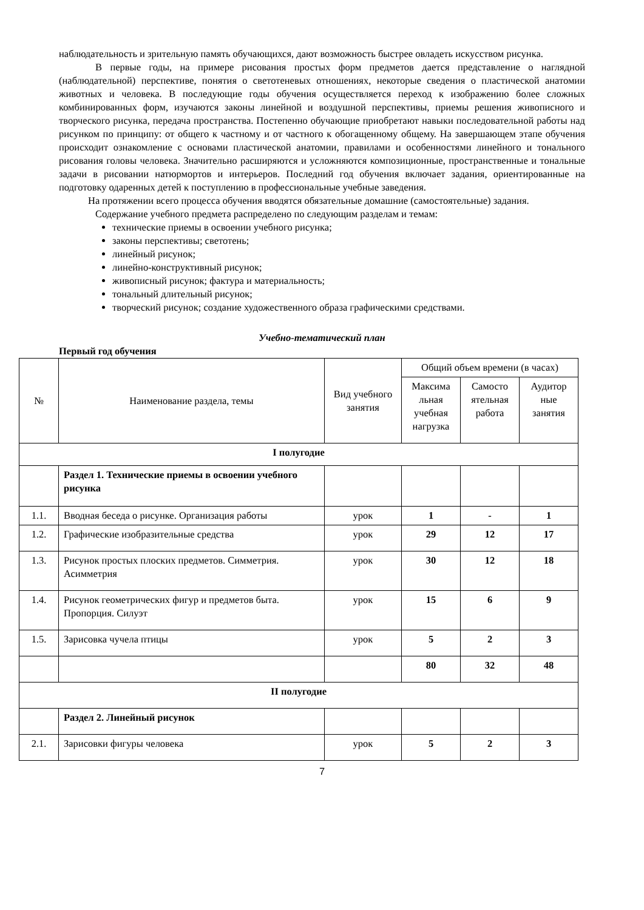наблюдательность и зрительную память обучающихся, дают возможность быстрее овладеть искусством рисунка.
В первые годы, на примере рисования простых форм предметов дается представление о наглядной (наблюдательной) перспективе, понятия о светотеневых отношениях, некоторые сведения о пластической анатомии животных и человека. В последующие годы обучения осуществляется переход к изображению более сложных комбинированных форм, изучаются законы линейной и воздушной перспективы, приемы решения живописного и творческого рисунка, передача пространства. Постепенно обучающие приобретают навыки последовательной работы над рисунком по принципу: от общего к частному и от частного к обогащенному общему. На завершающем этапе обучения происходит ознакомление с основами пластической анатомии, правилами и особенностями линейного и тонального рисования головы человека. Значительно расширяются и усложняются композиционные, пространственные и тональные задачи в рисовании натюрмортов и интерьеров. Последний год обучения включает задания, ориентированные на подготовку одаренных детей к поступлению в профессиональные учебные заведения.
На протяжении всего процесса обучения вводятся обязательные домашние (самостоятельные) задания.
Содержание учебного предмета распределено по следующим разделам и темам:
технические приемы в освоении учебного рисунка;
законы перспективы; светотень;
линейный рисунок;
линейно-конструктивный рисунок;
живописный рисунок; фактура и материальность;
тональный длительный рисунок;
творческий рисунок; создание художественного образа графическими средствами.
Учебно-тематический план
Первый год обучения
| № | Наименование раздела, темы | Вид учебного занятия | Общий объем времени (в часах) | | |
| | | | Максима льная учебная нагрузка | Самосто ятельная работа | Аудитор ные занятия |
| I полугодие | | | | | |
| | Раздел 1. Технические приемы в освоении учебного рисунка | | | | |
| 1.1. | Вводная беседа о рисунке. Организация работы | урок | 1 | - | 1 |
| 1.2. | Графические изобразительные средства | урок | 29 | 12 | 17 |
| 1.3. | Рисунок простых плоских предметов. Симметрия. Асимметрия | урок | 30 | 12 | 18 |
| 1.4. | Рисунок геометрических фигур и предметов быта. Пропорция. Силуэт | урок | 15 | 6 | 9 |
| 1.5. | Зарисовка чучела птицы | урок | 5 | 2 | 3 |
| | | | 80 | 32 | 48 |
| II полугодие | | | | | |
| | Раздел 2. Линейный рисунок | | | | |
| 2.1. | Зарисовки фигуры человека | урок | 5 | 2 | 3 |
7